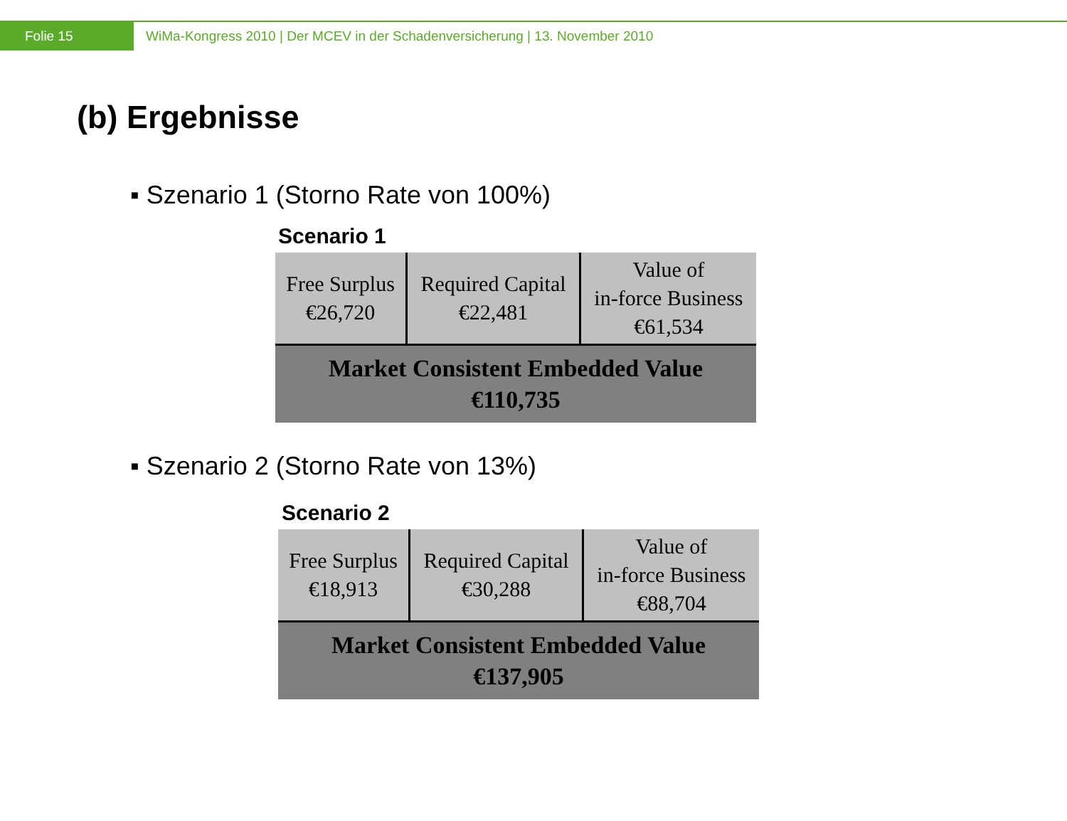Folie 15
WiMa-Kongress 2010 | Der MCEV in der Schadenversicherung | 13. November 2010
(b) Ergebnisse
▪ Szenario 1 (Storno Rate von 100%)
Scenario 1
| Free Surplus €26,720 | Required Capital €22,481 | Value of in-force Business €61,534 |
| Market Consistent Embedded Value €110,735 | | |
▪ Szenario 2 (Storno Rate von 13%)
Scenario 2
| Free Surplus €18,913 | Required Capital €30,288 | Value of in-force Business €88,704 |
| Market Consistent Embedded Value €137,905 | | |